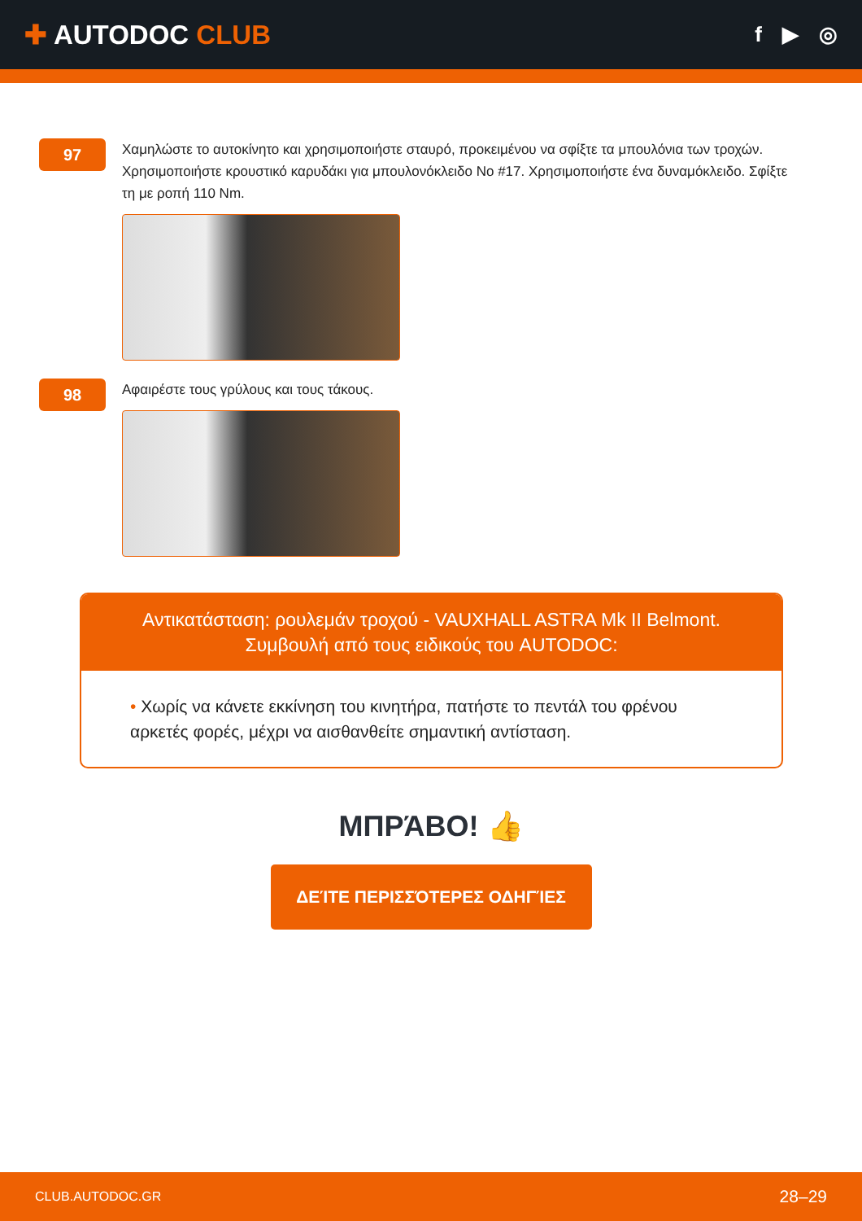✚ AUTODOC CLUB
f ▶ ◎
97
Χαμηλώστε το αυτοκίνητο και χρησιμοποιήστε σταυρό, προκειμένου να σφίξτε τα μπουλόνια των τροχών. Χρησιμοποιήστε κρουστικό καρυδάκι για μπουλονόκλειδο No #17. Χρησιμοποιήστε ένα δυναμόκλειδο. Σφίξτε τη με ροπή 110 Nm.
98
Αφαιρέστε τους γρύλους και τους τάκους.
Αντικατάσταση: ρουλεμάν τροχού - VAUXHALL ASTRA Mk II Belmont.
Συμβουλή από τους ειδικούς του AUTODOC:
• Χωρίς να κάνετε εκκίνηση του κινητήρα, πατήστε το πεντάλ του φρένου αρκετές φορές, μέχρι να αισθανθείτε σημαντική αντίσταση.
ΜΠΡΆΒΟ! 👍
ΔΕΊΤΕ ΠΕΡΙΣΣΌΤΕΡΕΣ ΟΔΗΓΊΕΣ
CLUB.AUTODOC.GR 28–29